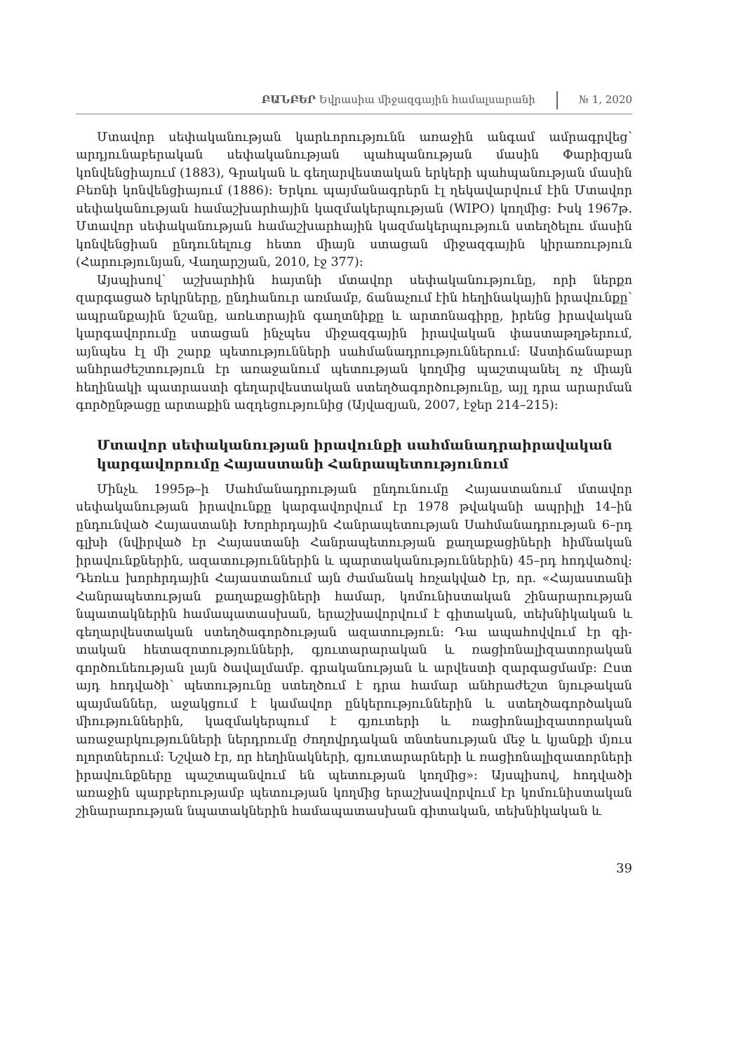ԲԱՆԲԵՐ Եվրասիա միջազգային համալսարանի № 1, 2020
Մտավոր սեփականության կարևորությունն առաջին անգամ ամրագր­վեց՝ արդյունաբերական սեփականության պահպանության մասին Փարիզ­յան կոնվենցիայում (1883), Գրական և գեղարվեստական երկերի պահպա­նության մասին Բեռնի կոնվենցիայում (1886)։ Երկու պայմանագրերն էլ ղե­կավարվում էին Մտավոր սեփականության համաշխարհային կազմակեր­պության (WIPO) կողմից։ Իսկ 1967թ. Մտավոր սեփականության համաշ­խարհային կազմակերպություն ստեղծելու մասին կոնվենցիան ընդունելուց հետո միայն ստացան միջազգային կիրառություն (Հարությունյան, Վա­ղարշյան, 2010, էջ 377)։
Այսպիսով՝ աշխարհին հայտնի մտավոր սեփականությունը, որի ներքո զարգացած երկրները, ընդհանուր առմամբ, ճանաչում էին հեղինակային իրավունքը՝ ապրանքային նշանը, առևտրային գաղտնիքը և արտոնագիրը, իրենց իրավական կարգավորումը ստացան ինչպես միջազգային իրավա­կան փաստաթղթերում, այնպես էլ մի շարք պետությունների սահմանադ­րություններում։ Աստիճանաբար անհրաժեշտություն էր առաջանում պե­տության կողմից պաշտպանել ոչ միայն հեղինակի պատրաստի գեղար­վեստական ստեղծագործությունը, այլ դրա արարման գործընթացը ար­տաքին ազդեցությունից (Այվազյան, 2007, էջեր 214–215)։
Մտավոր սեփականության իրավունքի սահմանադրաիրավական կարգավորումը Հայաստանի Հանրապետությունում
Մինչև 1995թ–ի Սահմանադրության ընդունումը Հայաստանում մտավոր սեփականության իրավունքը կարգավորվում էր 1978 թվականի ապրիլի 14–ին ընդունված Հայաստանի Խորհրդային Հանրապետության Սահմա­նադրության 6–րդ գլխի (նվիրված էր Հայաստանի Հանրապետության քա­ղաքացիների հիմնական իրավունքներին, ազատություններին և պարտա­կանություններին) 45–րդ հոդվածով։ Դեռևս խորհրդային Հայաստանում այն ժամանակ հռչակված էր, որ. «Հայաստանի Հանրապետության քաղա­քացիների համար, կոմունիստական շինարարության նպատակներին հա­մապատասխան, երաշխավորվում է գիտական, տեխնիկական և գեղար­վեստական ստեղծագործության ազատություն։ Դա ապահովվում էր գի­տական հետազոտությունների, գյուտարարական և ռացիոնալիզատորա­կան գործունեության լայն ծավալմամբ. գրականության և արվեստի զար­գացմամբ։ Ըստ այդ հոդվածի՝ պետությունը ստեղծում է դրա համար անհ­րաժեշտ նյութական պայմաններ, աջակցում է կամավոր ընկերություններին և ստեղծագործական միություններին, կազմակերպում է գյուտերի և ռա­ցիոնալիզատորական առաջարկությունների ներդրումը ժողովրդական տնտեսության մեջ և կյանքի մյուս ոլորտներում։ Նշված էր, որ հեղինակնե­րի, գյուտարարների և ռացիոնալիզատորների իրավունքները պաշտպան­վում են պետության կողմից»։ Այսպիսով, հոդվածի առաջին պարբերութ­յամբ պետության կողմից երաշխավորվում էր կոմունիստական շինարա­րության նպատակներին համապատասխան գիտական, տեխնիկական և
39